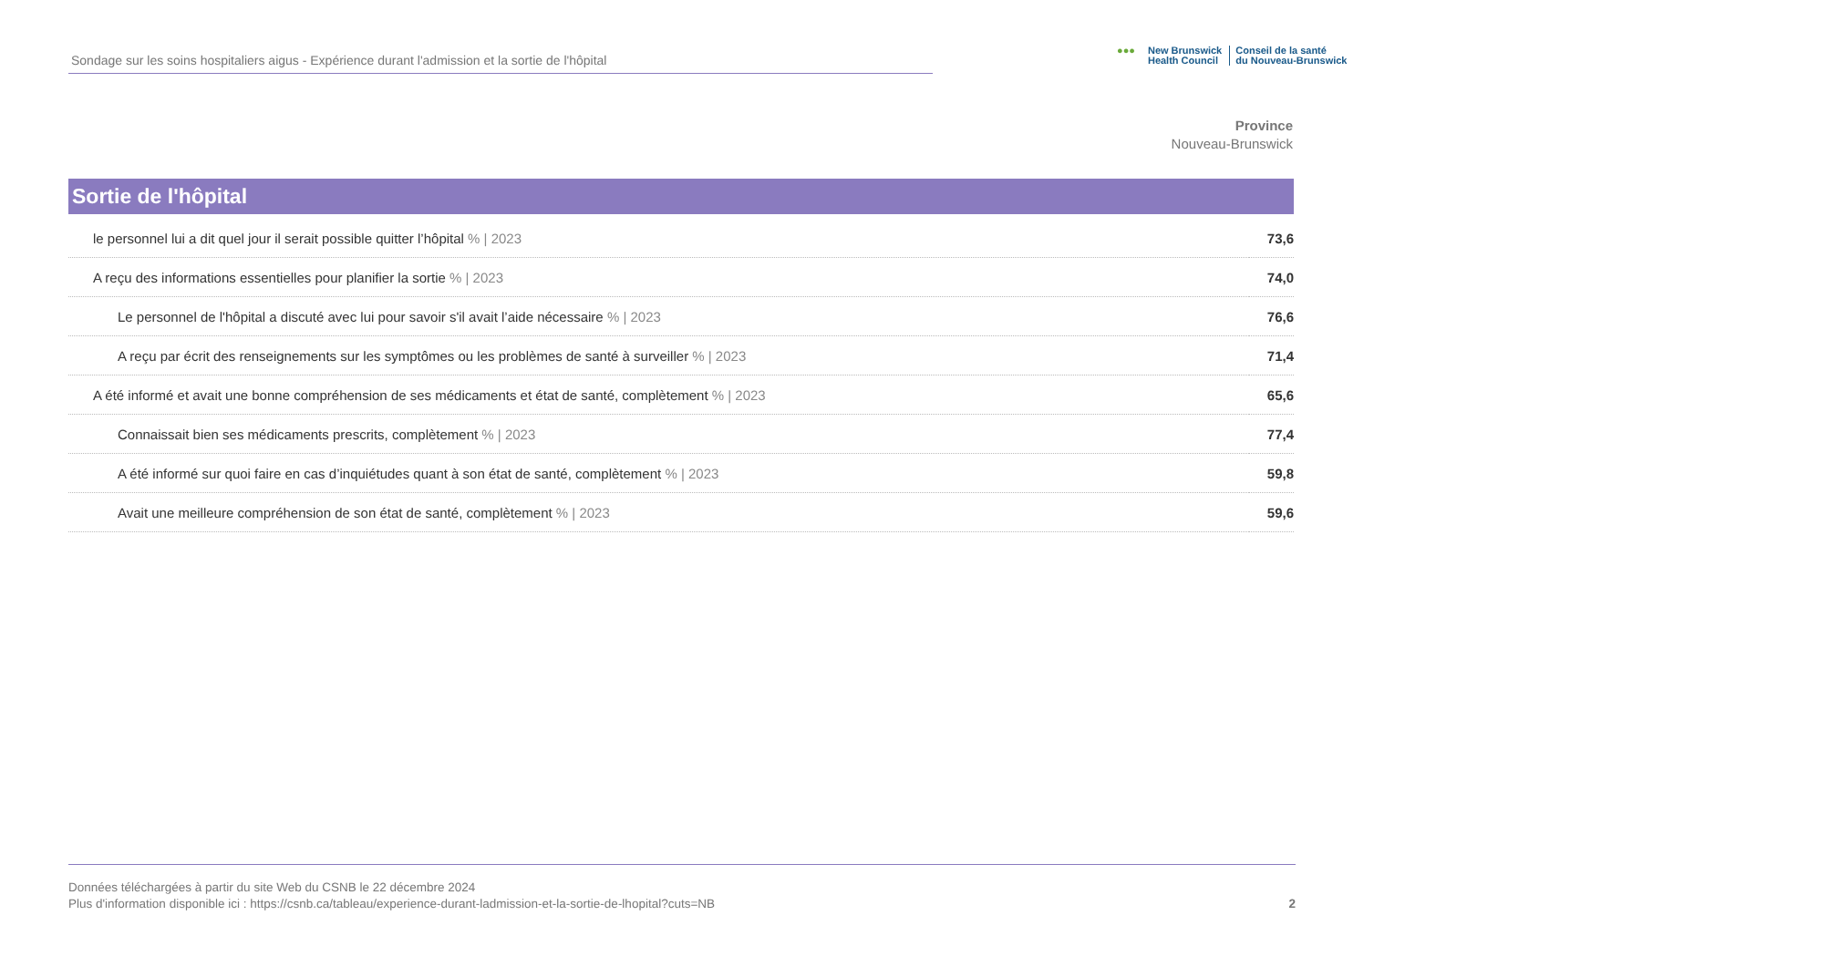Sondage sur les soins hospitaliers aigus - Expérience durant l'admission et la sortie de l'hôpital
●●● New Brunswick
Health Council
Conseil de la santé
du Nouveau-Brunswick
Province
Nouveau-Brunswick
Sortie de l'hôpital
| le personnel lui a dit quel jour il serait possible quitter l’hôpital % / 2023 | 73,6 |
| A reçu des informations essentielles pour planifier la sortie % / 2023 | 74,0 |
| Le personnel de l'hôpital a discuté avec lui pour savoir s'il avait l’aide nécessaire % / 2023 | 76,6 |
| A reçu par écrit des renseignements sur les symptômes ou les problèmes de santé à surveiller % / 2023 | 71,4 |
| A été informé et avait une bonne compréhension de ses médicaments et état de santé, complètement % / 2023 | 65,6 |
| Connaissait bien ses médicaments prescrits, complètement % / 2023 | 77,4 |
| A été informé sur quoi faire en cas d’inquiétudes quant à son état de santé, complètement % / 2023 | 59,8 |
| Avait une meilleure compréhension de son état de santé, complètement % / 2023 | 59,6 |
Données téléchargées à partir du site Web du CSNB le 22 décembre 2024
Plus d'information disponible ici : https://csnb.ca/tableau/experience-durant-ladmission-et-la-sortie-de-lhopital?cuts=NB
2